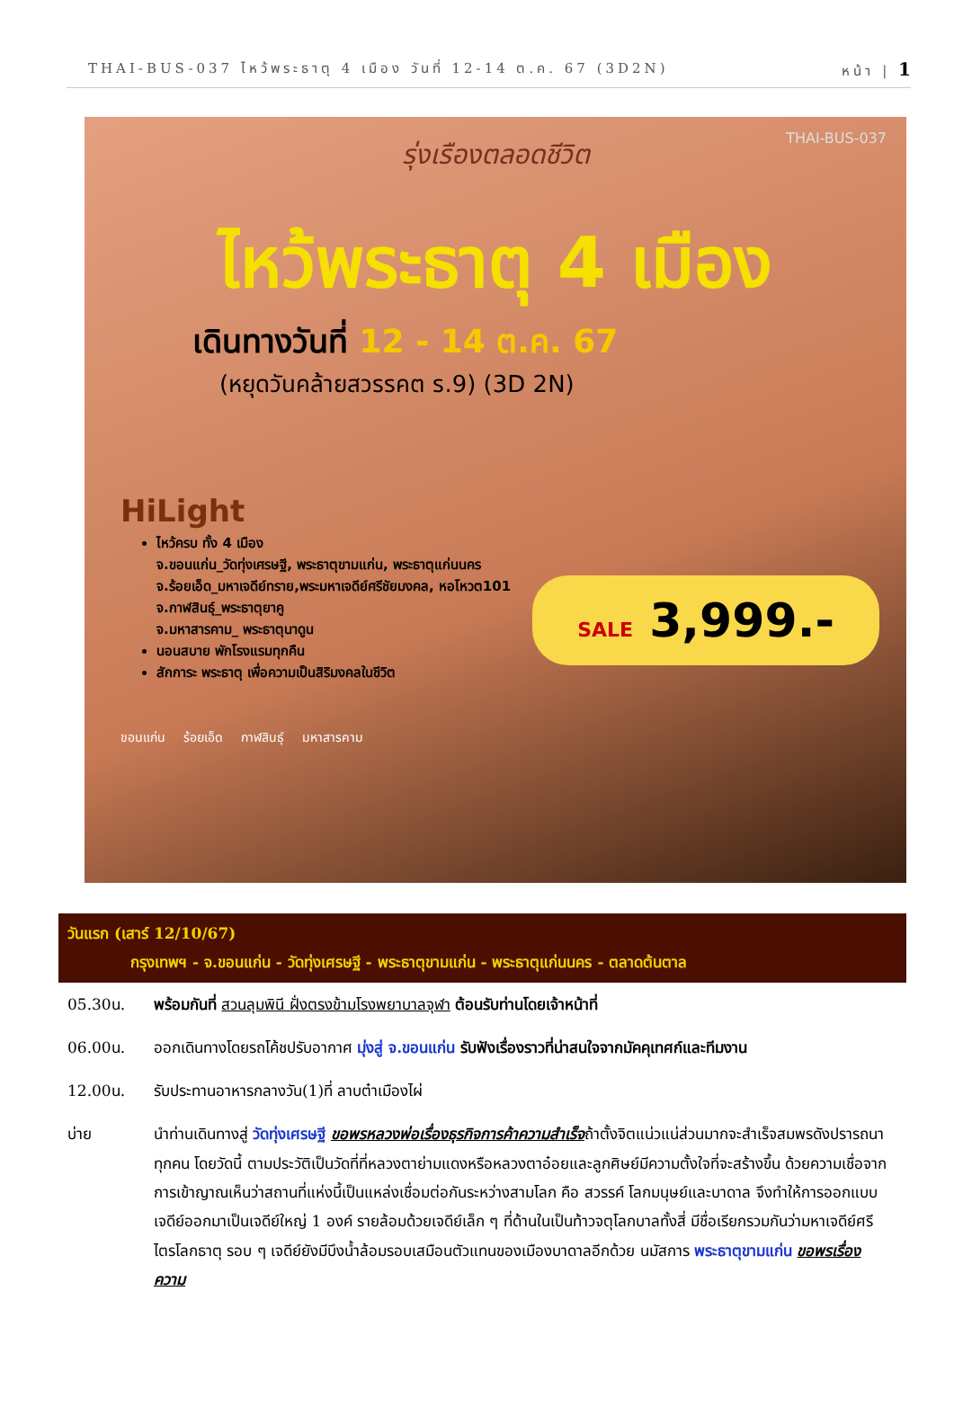THAI-BUS-037 ไหว้พระธาตุ 4 เมือง วันที่ 12-14 ต.ค. 67 (3D2N) หน้า | 1
THAI-BUS-037
รุ่งเรืองตลอดชีวิต
ไหว้พระธาตุ 4 เมือง
เดินทางวันที่ 12 - 14 ต.ค. 67
(หยุดวันคล้ายสวรรคต ร.9) (3D 2N)
HiLight
ไหว้ครบ ทั้ง 4 เมือง
จ.ขอนแก่น_วัดทุ่งเศรษฐี, พระธาตุขามแก่น, พระธาตุแก่นนคร
จ.ร้อยเอ็ด_มหาเจดีย์ทราย,พระมหาเจดีย์ศรีชัยมงคล, หอโหวต101
จ.กาฬสินธุ์_พระธาตุยาคู
จ.มหาสารคาม_ พระธาตุนาดูน
นอนสบาย พักโรงแรมทุกคืน
สักการะ พระธาตุ เพื่อความเป็นสิริมงคลในชีวิต
SALE 3,999.-
ขอนแก่น ร้อยเอ็ด กาฬสินธุ์ มหาสารคาม
| วันแรก (เสาร์ 12/10/67) กรุงเทพฯ - จ.ขอนแก่น - วัดทุ่งเศรษฐี - พระธาตุขามแก่น - พระธาตุแก่นนคร - ตลาดต้นตาล | |
| 05.30น. | พร้อมกันที่ สวนลุมพินี ฝั่งตรงข้ามโรงพยาบาลจุฬา ต้อนรับท่านโดยเจ้าหน้าที่ |
| 06.00น. | ออกเดินทางโดยรถโค้ชปรับอากาศ มุ่งสู่ จ.ขอนแก่น รับฟังเรื่องราวที่น่าสนใจจากมัคคุเทศก์และทีมงาน |
| 12.00น. | รับประทานอาหารกลางวัน(1)ที่ ลาบต๋าเมืองไผ่ |
| บ่าย | นำท่านเดินทางสู่ วัดทุ่งเศรษฐี ขอพรหลวงพ่อเรื่องธุรกิจการค้าความสำเร็จ ถ้าตั้งจิตแน่วแน่ส่วนมากจะสำเร็จสมพรดังปรารถนาทุกคน โดยวัดนี้ ตามประวัติเป็นวัดที่ที่หลวงตาย่ามแดงหรือหลวงตาอ๋อยและลูกศิษย์มีความตั้งใจที่จะสร้างขึ้น ด้วยความเชื่อจากการเข้าญาณเห็นว่าสถานที่แห่งนี้เป็นแหล่งเชื่อมต่อกันระหว่างสามโลก คือ สวรรค์ โลกมนุษย์และบาดาล จึงทำให้การออกแบบเจดีย์ออกมาเป็นเจดีย์ใหญ่ 1 องค์ รายล้อมด้วยเจดีย์เล็ก ๆ ที่ด้านในเป็นท้าวจตุโลกบาลทั้งสี่ มีชื่อเรียกรวมกันว่ามหาเจดีย์ศรีไตรโลกธาตุ รอบ ๆ เจดีย์ยังมีบึงน้ำล้อมรอบเสมือนตัวแทนของเมืองบาดาลอีกด้วย นมัสการ พระธาตุขามแก่น ขอพรเรื่อง ความ |